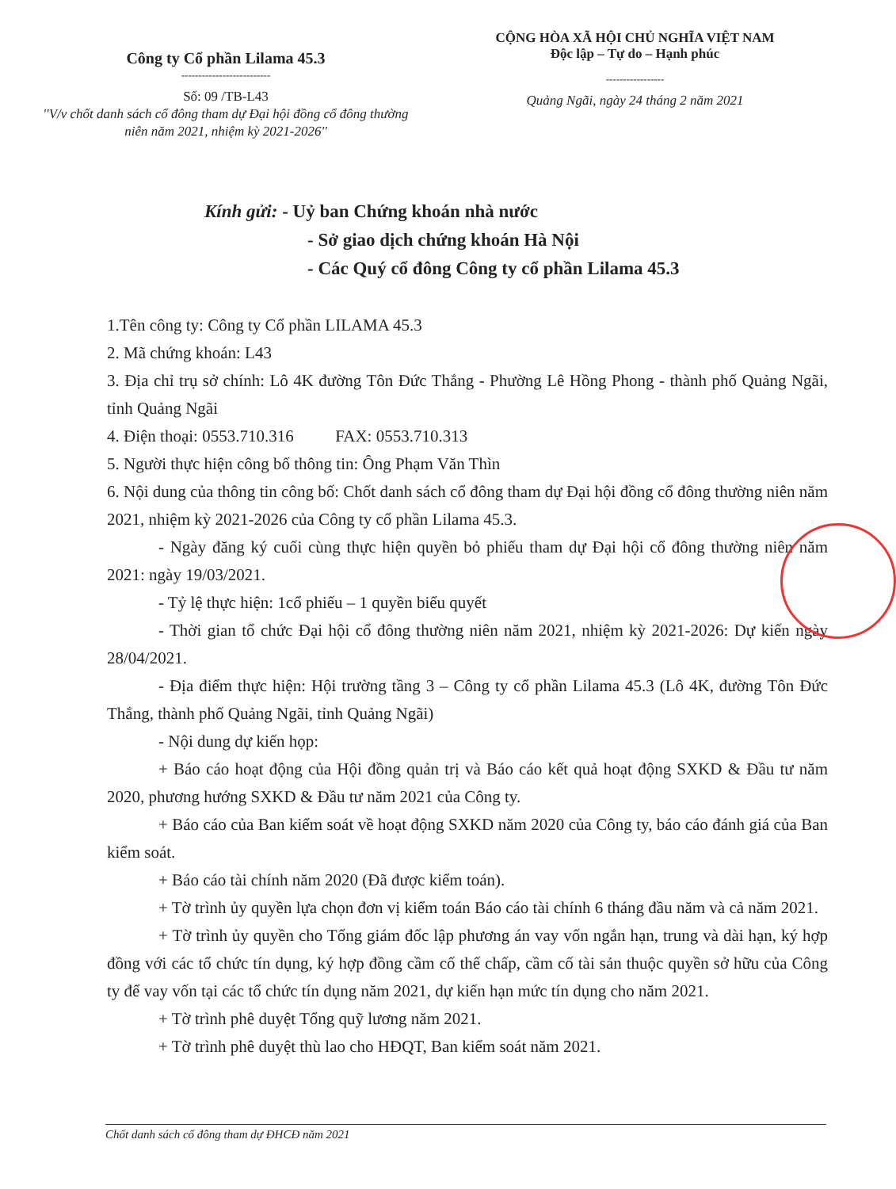Công ty Cổ phần Lilama 45.3
--------------------------
Số: 09 /TB-L43
''V/v chốt danh sách cổ đông tham dự Đại hội đồng cổ đông thường niên năm 2021, nhiệm kỳ 2021-2026''
CỘNG HÒA XÃ HỘI CHỦ NGHĨA VIỆT NAM
Độc lập – Tự do – Hạnh phúc
-----------------
Quảng Ngãi, ngày 24 tháng 2 năm 2021
Kính gửi: - Uỷ ban Chứng khoán nhà nước
- Sở giao dịch chứng khoán Hà Nội
- Các Quý cổ đông Công ty cổ phần Lilama 45.3
1.Tên công ty: Công ty Cổ phần LILAMA 45.3
2. Mã chứng khoán: L43
3. Địa chỉ trụ sở chính: Lô 4K đường Tôn Đức Thắng - Phường Lê Hồng Phong - thành phố Quảng Ngãi, tỉnh Quảng Ngãi
4. Điện thoại: 0553.710.316 FAX: 0553.710.313
5. Người thực hiện công bố thông tin: Ông Phạm Văn Thìn
6. Nội dung của thông tin công bố: Chốt danh sách cổ đông tham dự Đại hội đồng cổ đông thường niên năm 2021, nhiệm kỳ 2021-2026 của Công ty cổ phần Lilama 45.3.
- Ngày đăng ký cuối cùng thực hiện quyền bỏ phiếu tham dự Đại hội cổ đông thường niên năm 2021: ngày 19/03/2021.
- Tỷ lệ thực hiện: 1cổ phiếu – 1 quyền biểu quyết
- Thời gian tổ chức Đại hội cổ đông thường niên năm 2021, nhiệm kỳ 2021-2026: Dự kiến ngày 28/04/2021.
- Địa điểm thực hiện: Hội trường tầng 3 – Công ty cổ phần Lilama 45.3 (Lô 4K, đường Tôn Đức Thắng, thành phố Quảng Ngãi, tỉnh Quảng Ngãi)
- Nội dung dự kiến họp:
+ Báo cáo hoạt động của Hội đồng quản trị và Báo cáo kết quả hoạt động SXKD & Đầu tư năm 2020, phương hướng SXKD & Đầu tư năm 2021 của Công ty.
+ Báo cáo của Ban kiểm soát về hoạt động SXKD năm 2020 của Công ty, báo cáo đánh giá của Ban kiểm soát.
+ Báo cáo tài chính năm 2020 (Đã được kiểm toán).
+ Tờ trình ủy quyền lựa chọn đơn vị kiểm toán Báo cáo tài chính 6 tháng đầu năm và cả năm 2021.
+ Tờ trình ủy quyền cho Tổng giám đốc lập phương án vay vốn ngắn hạn, trung và dài hạn, ký hợp đồng với các tổ chức tín dụng, ký hợp đồng cầm cố thế chấp, cầm cố tài sản thuộc quyền sở hữu của Công ty để vay vốn tại các tổ chức tín dụng năm 2021, dự kiến hạn mức tín dụng cho năm 2021.
+ Tờ trình phê duyệt Tổng quỹ lương năm 2021.
+ Tờ trình phê duyệt thù lao cho HĐQT, Ban kiểm soát năm 2021.
Chốt danh sách cổ đông tham dự ĐHCĐ năm 2021